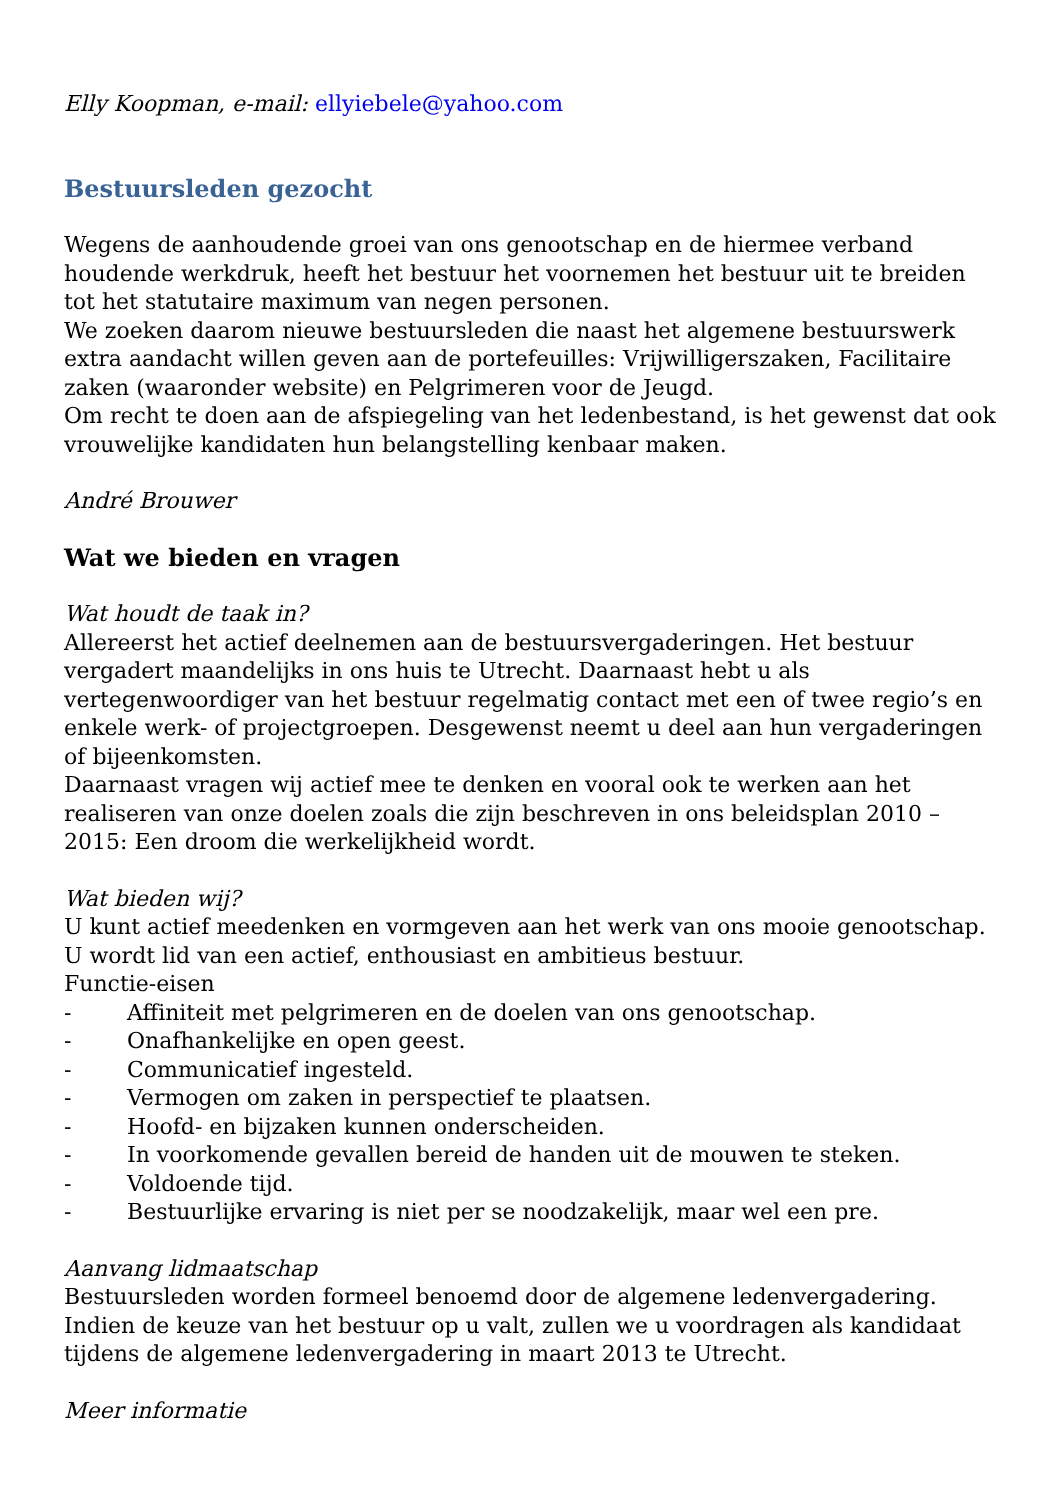Elly Koopman, e-mail: ellyiebele@yahoo.com
Bestuursleden gezocht
Wegens de aanhoudende groei van ons genootschap en de hiermee verband houdende werkdruk, heeft het bestuur het voornemen het bestuur uit te breiden tot het statutaire maximum van negen personen.
We zoeken daarom nieuwe bestuursleden die naast het algemene bestuurswerk extra aandacht willen geven aan de portefeuilles: Vrijwilligerszaken, Facilitaire zaken (waaronder website) en Pelgrimeren voor de Jeugd.
Om recht te doen aan de afspiegeling van het ledenbestand, is het gewenst dat ook vrouwelijke kandidaten hun belangstelling kenbaar maken.
André Brouwer
Wat we bieden en vragen
Wat houdt de taak in?
Allereerst het actief deelnemen aan de bestuursvergaderingen. Het bestuur vergadert maandelijks in ons huis te Utrecht. Daarnaast hebt u als vertegenwoordiger van het bestuur regelmatig contact met een of twee regio’s en enkele werk- of projectgroepen. Desgewenst neemt u deel aan hun vergaderingen of bijeenkomsten.
Daarnaast vragen wij actief mee te denken en vooral ook te werken aan het realiseren van onze doelen zoals die zijn beschreven in ons beleidsplan 2010 – 2015: Een droom die werkelijkheid wordt.
Wat bieden wij?
U kunt actief meedenken en vormgeven aan het werk van ons mooie genootschap. U wordt lid van een actief, enthousiast en ambitieus bestuur.
Functie-eisen
- Affiniteit met pelgrimeren en de doelen van ons genootschap.
- Onafhankelijke en open geest.
- Communicatief ingesteld.
- Vermogen om zaken in perspectief te plaatsen.
- Hoofd- en bijzaken kunnen onderscheiden.
- In voorkomende gevallen bereid de handen uit de mouwen te steken.
- Voldoende tijd.
- Bestuurlijke ervaring is niet per se noodzakelijk, maar wel een pre.
Aanvang lidmaatschap
Bestuursleden worden formeel benoemd door de algemene ledenvergadering. Indien de keuze van het bestuur op u valt, zullen we u voordragen als kandidaat tijdens de algemene ledenvergadering in maart 2013 te Utrecht.
Meer informatie